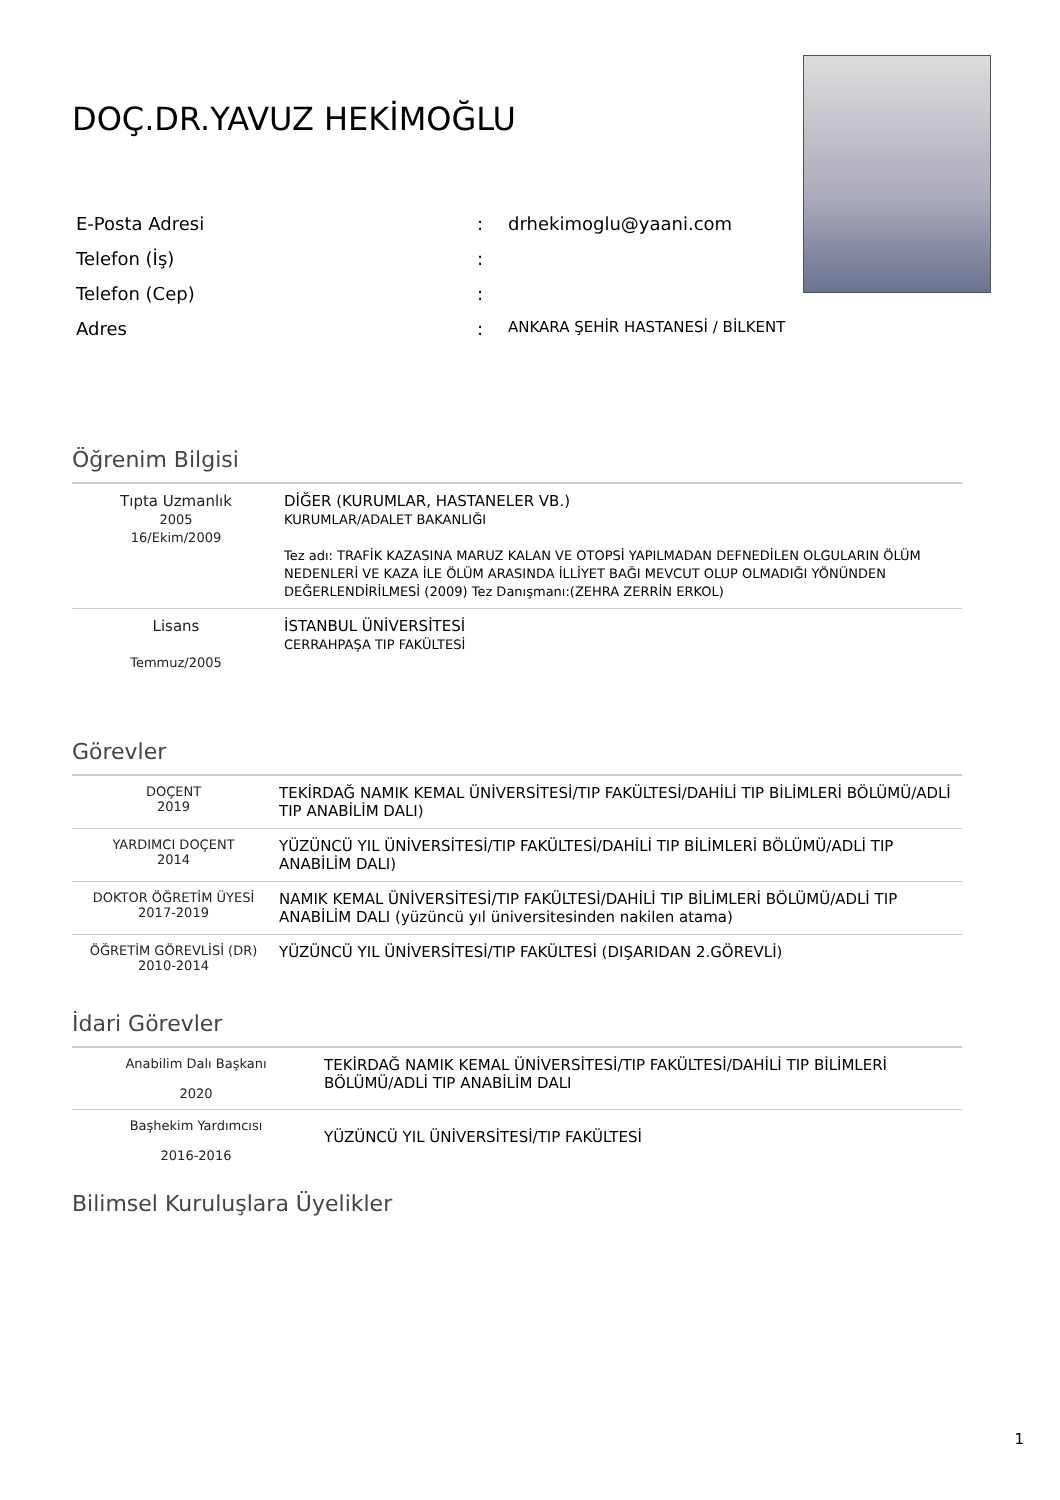DOÇ.DR.YAVUZ HEKİMOĞLU
| E-Posta Adresi | : | drhekimoglu@yaani.com |
| Telefon (İş) | : | |
| Telefon (Cep) | : | |
| Adres | : | ANKARA ŞEHİR HASTANESİ / BİLKENT |
Öğrenim Bilgisi
| Tıpta Uzmanlık 2005 16/Ekim/2009 | DİĞER (KURUMLAR, HASTANELER VB.) KURUMLAR/ADALET BAKANLIĞI Tez adı: TRAFİK KAZASINA MARUZ KALAN VE OTOPSİ YAPILMADAN DEFNEDİLEN OLGULARIN ÖLÜM NEDENLERİ VE KAZA İLE ÖLÜM ARASINDA İLLİYET BAĞI MEVCUT OLUP OLMADIĞI YÖNÜNDEN DEĞERLENDİRİLMESİ (2009) Tez Danışmanı:(ZEHRA ZERRİN ERKOL) |
| Lisans Temmuz/2005 | İSTANBUL ÜNİVERSİTESİ CERRAHPAŞA TIP FAKÜLTESİ |
Görevler
| DOÇENT 2019 | TEKİRDAĞ NAMIK KEMAL ÜNİVERSİTESİ/TIP FAKÜLTESİ/DAHİLİ TIP BİLİMLERİ BÖLÜMÜ/ADLİ TIP ANABİLİM DALI) |
| YARDIMCI DOÇENT 2014 | YÜZÜNCÜ YIL ÜNİVERSİTESİ/TIP FAKÜLTESİ/DAHİLİ TIP BİLİMLERİ BÖLÜMÜ/ADLİ TIP ANABİLİM DALI) |
| DOKTOR ÖĞRETİM ÜYESİ 2017-2019 | NAMIK KEMAL ÜNİVERSİTESİ/TIP FAKÜLTESİ/DAHİLİ TIP BİLİMLERİ BÖLÜMÜ/ADLİ TIP ANABİLİM DALI (yüzüncü yıl üniversitesinden nakilen atama) |
| ÖĞRETİM GÖREVLİSİ (DR) 2010-2014 | YÜZÜNCÜ YIL ÜNİVERSİTESİ/TIP FAKÜLTESİ (DIŞARIDAN 2.GÖREVLİ) |
İdari Görevler
| Anabilim Dalı Başkanı 2020 | TEKİRDAĞ NAMIK KEMAL ÜNİVERSİTESİ/TIP FAKÜLTESİ/DAHİLİ TIP BİLİMLERİ BÖLÜMÜ/ADLİ TIP ANABİLİM DALI |
| Başhekim Yardımcısı 2016-2016 | YÜZÜNCÜ YIL ÜNİVERSİTESİ/TIP FAKÜLTESİ |
Bilimsel Kuruluşlara Üyelikler
1